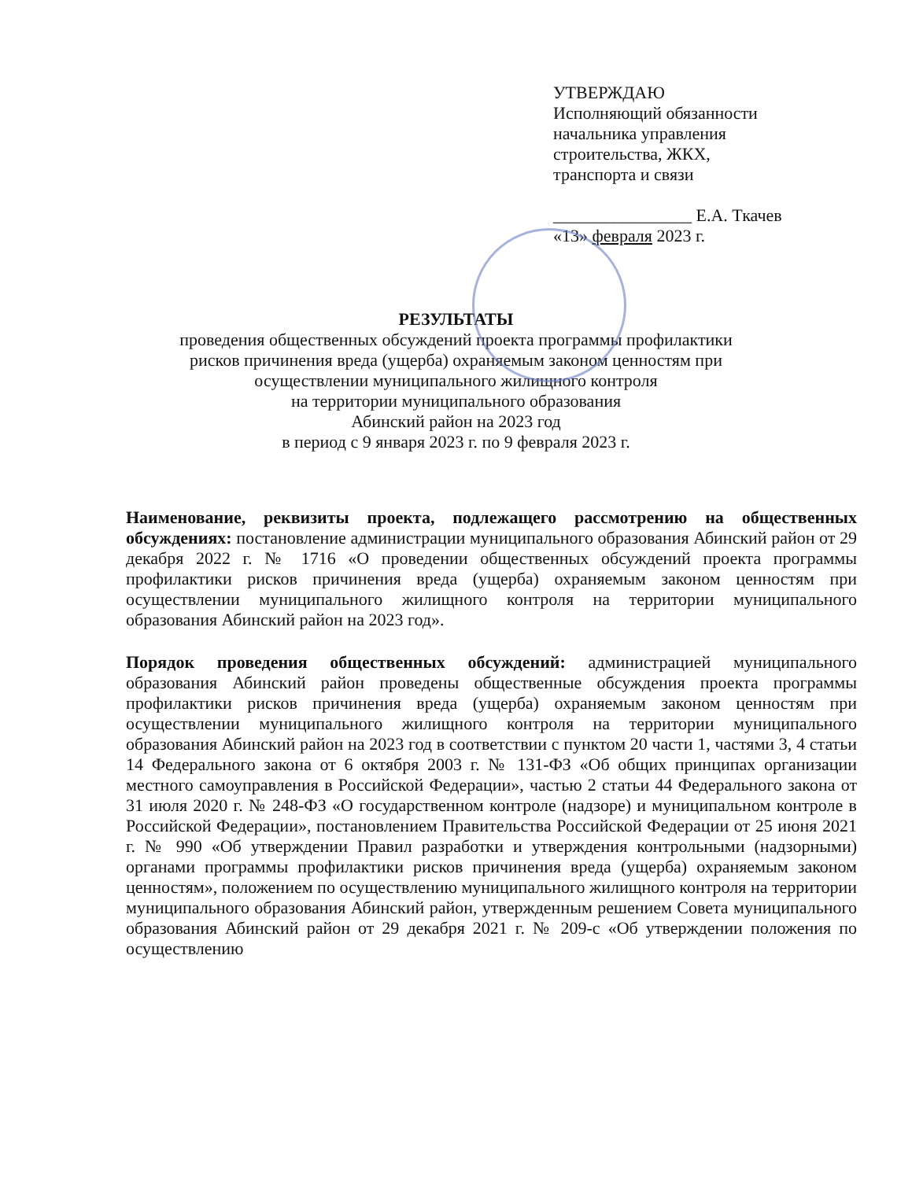УТВЕРЖДАЮ
Исполняющий обязанности
начальника управления
строительства, ЖКХ,
транспорта и связи
________________ Е.А. Ткачев
«13» февраля 2023 г.
РЕЗУЛЬТАТЫ
проведения общественных обсуждений проекта программы профилактики
рисков причинения вреда (ущерба) охраняемым законом ценностям при
осуществлении муниципального жилищного контроля
на территории муниципального образования
Абинский район на 2023 год
в период с 9 января 2023 г. по 9 февраля 2023 г.
Наименование, реквизиты проекта, подлежащего рассмотрению на общественных обсуждениях: постановление администрации муниципального образования Абинский район от 29 декабря 2022 г. № 1716 «О проведении общественных обсуждений проекта программы профилактики рисков причинения вреда (ущерба) охраняемым законом ценностям при осуществлении муниципального жилищного контроля на территории муниципального образования Абинский район на 2023 год».
Порядок проведения общественных обсуждений: администрацией муниципального образования Абинский район проведены общественные обсуждения проекта программы профилактики рисков причинения вреда (ущерба) охраняемым законом ценностям при осуществлении муниципального жилищного контроля на территории муниципального образования Абинский район на 2023 год в соответствии с пунктом 20 части 1, частями 3, 4 статьи 14 Федерального закона от 6 октября 2003 г. № 131-ФЗ «Об общих принципах организации местного самоуправления в Российской Федерации», частью 2 статьи 44 Федерального закона от 31 июля 2020 г. № 248-ФЗ «О государственном контроле (надзоре) и муниципальном контроле в Российской Федерации», постановлением Правительства Российской Федерации от 25 июня 2021 г. № 990 «Об утверждении Правил разработки и утверждения контрольными (надзорными) органами программы профилактики рисков причинения вреда (ущерба) охраняемым законом ценностям», положением по осуществлению муниципального жилищного контроля на территории муниципального образования Абинский район, утвержденным решением Совета муниципального образования Абинский район от 29 декабря 2021 г. № 209-с «Об утверждении положения по осуществлению